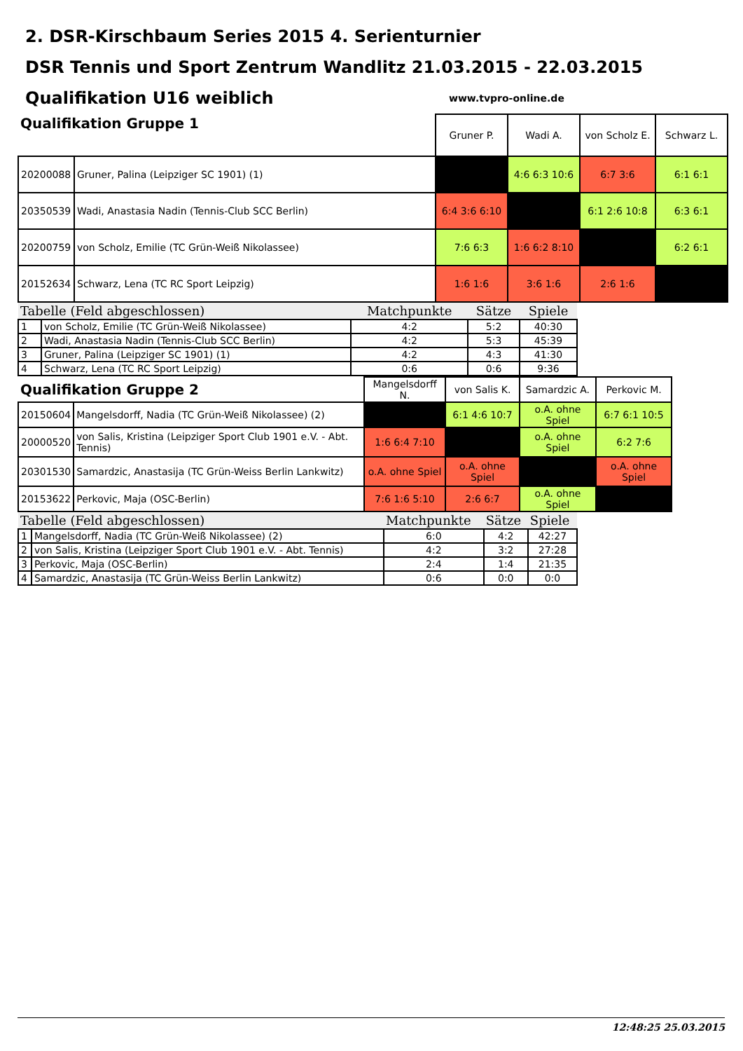2. DSR-Kirschbaum Series 2015 4. Serienturnier
DSR Tennis und Sport Zentrum Wandlitz 21.03.2015 - 22.03.2015
Qualifikation U16 weiblich
www.tvpro-online.de
| Qualifikation Gruppe 1 | | Gruner P. | Wadi A. | von Scholz E. | Schwarz L. |
| --- | --- | --- | --- | --- | --- |
| 20200088 | Gruner, Palina (Leipziger SC 1901) (1) | | 4:6 6:3 10:6 | 6:7 3:6 | 6:1 6:1 |
| 20350539 | Wadi, Anastasia Nadin (Tennis-Club SCC Berlin) | 6:4 3:6 6:10 | | 6:1 2:6 10:8 | 6:3 6:1 |
| 20200759 | von Scholz, Emilie (TC Grün-Weiß Nikolassee) | 7:6 6:3 | 1:6 6:2 8:10 | | 6:2 6:1 |
| 20152634 | Schwarz, Lena (TC RC Sport Leipzig) | 1:6 1:6 | 3:6 1:6 | 2:6 1:6 | |
| Tabelle (Feld abgeschlossen) | | Matchpunkte | Sätze | Spiele |
| --- | --- | --- | --- | --- |
| 1 | von Scholz, Emilie (TC Grün-Weiß Nikolassee) | 4:2 | 5:2 | 40:30 |
| 2 | Wadi, Anastasia Nadin (Tennis-Club SCC Berlin) | 4:2 | 5:3 | 45:39 |
| 3 | Gruner, Palina (Leipziger SC 1901) (1) | 4:2 | 4:3 | 41:30 |
| 4 | Schwarz, Lena (TC RC Sport Leipzig) | 0:6 | 0:6 | 9:36 |
| Qualifikation Gruppe 2 | | Mangelsdorff N. | von Salis K. | Samardzic A. | Perkovic M. |
| --- | --- | --- | --- | --- | --- |
| 20150604 | Mangelsdorff, Nadia (TC Grün-Weiß Nikolassee) (2) | | 6:1 4:6 10:7 | o.A. ohne Spiel | 6:7 6:1 10:5 |
| 20000520 | von Salis, Kristina (Leipziger Sport Club 1901 e.V. - Abt. Tennis) | 1:6 6:4 7:10 | | o.A. ohne Spiel | 6:2 7:6 |
| 20301530 | Samardzic, Anastasija (TC Grün-Weiss Berlin Lankwitz) | o.A. ohne Spiel | o.A. ohne Spiel | | o.A. ohne Spiel |
| 20153622 | Perkovic, Maja (OSC-Berlin) | 7:6 1:6 5:10 | 2:6 6:7 | o.A. ohne Spiel | |
| Tabelle (Feld abgeschlossen) | | Matchpunkte | Sätze | Spiele |
| --- | --- | --- | --- | --- |
| 1 | Mangelsdorff, Nadia (TC Grün-Weiß Nikolassee) (2) | 6:0 | 4:2 | 42:27 |
| 2 | von Salis, Kristina (Leipziger Sport Club 1901 e.V. - Abt. Tennis) | 4:2 | 3:2 | 27:28 |
| 3 | Perkovic, Maja (OSC-Berlin) | 2:4 | 1:4 | 21:35 |
| 4 | Samardzic, Anastasija (TC Grün-Weiss Berlin Lankwitz) | 0:6 | 0:0 | 0:0 |
12:48:25 25.03.2015